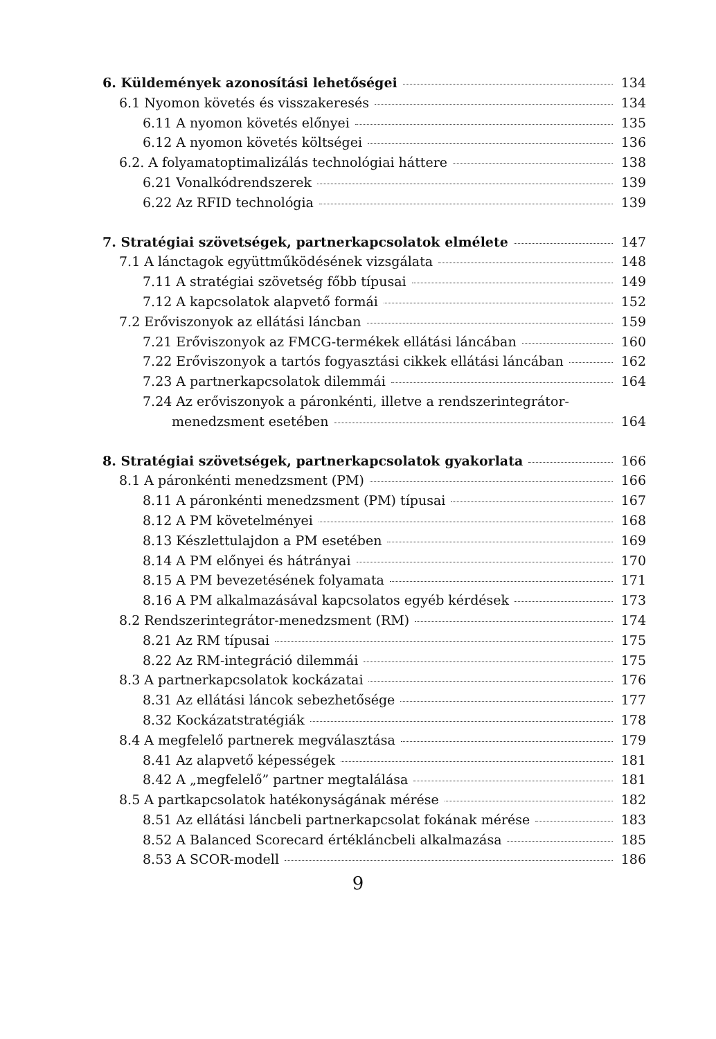6. Küldemények azonosítási lehetőségei 134
6.1 Nyomon követés és visszakeresés 134
6.11 A nyomon követés előnyei 135
6.12 A nyomon követés költségei 136
6.2. A folyamatoptimalizálás technológiai háttere 138
6.21 Vonalkódrendszerek 139
6.22 Az RFID technológia 139
7. Stratégiai szövetségek, partnerkapcsolatok elmélete 147
7.1 A lánctagok együttműködésének vizsgálata 148
7.11 A stratégiai szövetség főbb típusai 149
7.12 A kapcsolatok alapvető formái 152
7.2 Erőviszonyok az ellátási láncban 159
7.21 Erőviszonyok az FMCG-termékek ellátási láncában 160
7.22 Erőviszonyok a tartós fogyasztási cikkek ellátási láncában 162
7.23 A partnerkapcsolatok dilemmái 164
7.24 Az erőviszonyok a páronkénti, illetve a rendszerintegrátor-
menedzsment esetében 164
8. Stratégiai szövetségek, partnerkapcsolatok gyakorlata 166
8.1 A páronkénti menedzsment (PM) 166
8.11 A páronkénti menedzsment (PM) típusai 167
8.12 A PM követelményei 168
8.13 Készlettulajdon a PM esetében 169
8.14 A PM előnyei és hátrányai 170
8.15 A PM bevezetésének folyamata 171
8.16 A PM alkalmazásával kapcsolatos egyéb kérdések 173
8.2 Rendszerintegrátor-menedzsment (RM) 174
8.21 Az RM típusai 175
8.22 Az RM-integráció dilemmái 175
8.3 A partnerkapcsolatok kockázatai 176
8.31 Az ellátási láncok sebezhetősége 177
8.32 Kockázatstratégiák 178
8.4 A megfelelő partnerek megválasztása 179
8.41 Az alapvető képességek 181
8.42 A „megfelelő” partner megtalálása 181
8.5 A partkapcsolatok hatékonyságának mérése 182
8.51 Az ellátási láncbeli partnerkapcsolat fokának mérése 183
8.52 A Balanced Scorecard értékláncbeli alkalmazása 185
8.53 A SCOR-modell 186
9